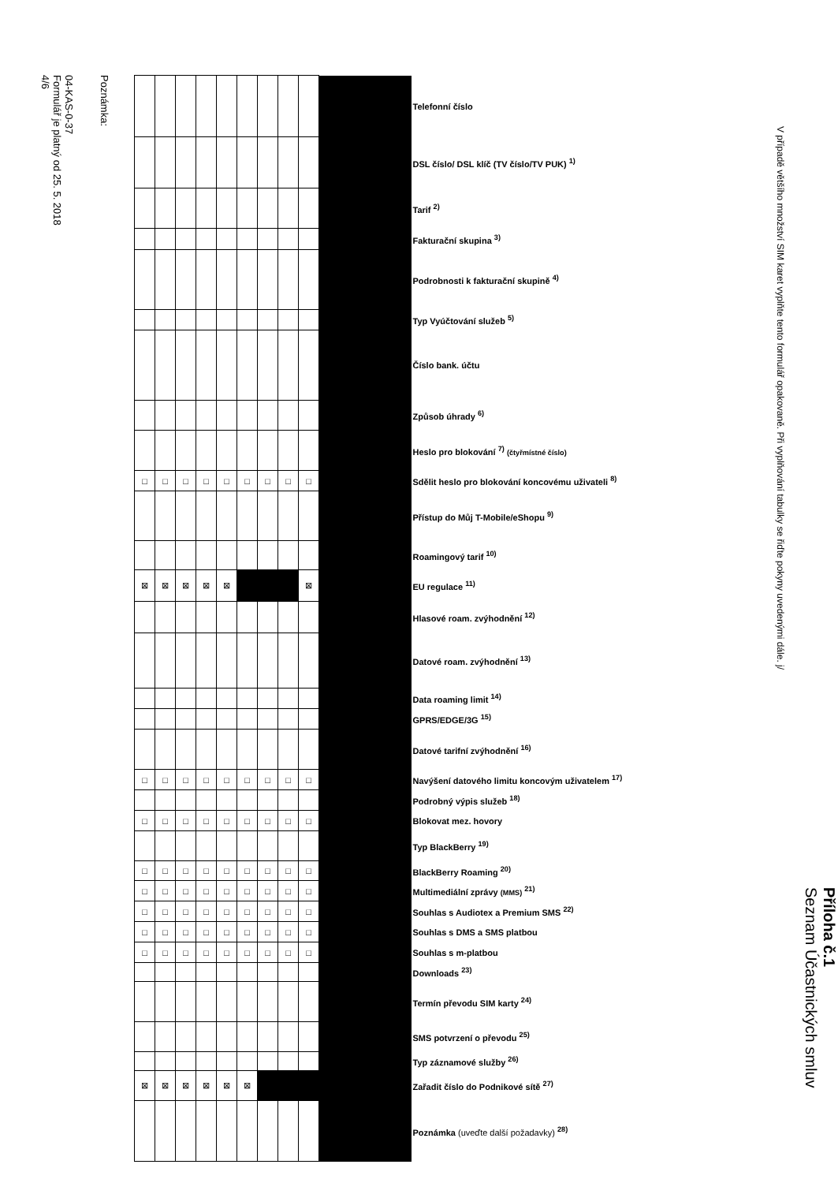Poznámka:
04-KAS-0-37
Formulář je platný od 25. 5. 2018
4/6
| | | | | | | | | | | Telefonní číslo |
| | | | | | | | | | | DSL číslo/ DSL klíč (TV číslo/TV PUK) <sup>1)</sup> |
| | | | | | | | | | | Tarif <sup>2)</sup> |
| | | | | | | | | | | Fakturační skupina <sup>3)</sup> |
| | | | | | | | | | | Podrobnosti k fakturační skupině <sup>4)</sup> |
| | | | | | | | | | | Typ Vyúčtování služeb <sup>5)</sup> |
| | | | | | | | | | | Číslo bank. účtu |
| | | | | | | | | | | Způsob úhrady <sup>6)</sup> |
| | | | | | | | | | | Heslo pro blokování <sup>7)</sup> (čtyřmístné číslo) |
| □ | □ | □ | □ | □ | □ | □ | □ | □ | | Sdělit heslo pro blokování koncovému uživateli <sup>8)</sup> |
| | | | | | | | | | | Přístup do Můj T-Mobile/eShopu <sup>9)</sup> |
| | | | | | | | | | | Roamingový tarif <sup>10)</sup> |
| ⊠ | ⊠ | ⊠ | ⊠ | ⊠ | | | | ⊠ | | EU regulace <sup>11)</sup> |
| | | | | | | | | | | Hlasové roam. zvýhodnění <sup>12)</sup> |
| | | | | | | | | | | Datové roam. zvýhodnění <sup>13)</sup> |
| | | | | | | | | | | Data roaming limit <sup>14)</sup> |
| | | | | | | | | | | GPRS/EDGE/3G <sup>15)</sup> |
| | | | | | | | | | | Datové tarifní zvýhodnění <sup>16)</sup> |
| □ | □ | □ | □ | □ | □ | □ | □ | □ | | Navýšení datového limitu koncovým uživatelem <sup>17)</sup> |
| | | | | | | | | | | Podrobný výpis služeb <sup>18)</sup> |
| □ | □ | □ | □ | □ | □ | □ | □ | □ | | Blokovat mez. hovory |
| | | | | | | | | | | Typ BlackBerry <sup>19)</sup> |
| □ | □ | □ | □ | □ | □ | □ | □ | □ | | BlackBerry Roaming <sup>20)</sup> |
| □ | □ | □ | □ | □ | □ | □ | □ | □ | | Multimediální zprávy (MMS) <sup>21)</sup> |
| □ | □ | □ | □ | □ | □ | □ | □ | □ | | Souhlas s Audiotex a Premium SMS <sup>22)</sup> |
| □ | □ | □ | □ | □ | □ | □ | □ | □ | | Souhlas s DMS a SMS platbou |
| □ | □ | □ | □ | □ | □ | □ | □ | □ | | Souhlas s m-platbou |
| | | | | | | | | | | Downloads <sup>23)</sup> |
| | | | | | | | | | | Termín převodu SIM karty <sup>24)</sup> |
| | | | | | | | | | | SMS potvrzení o převodu <sup>25)</sup> |
| | | | | | | | | | | Typ záznamové služby <sup>26)</sup> |
| ⊠ | ⊠ | ⊠ | ⊠ | ⊠ | ⊠ | | | | | Zařadit číslo do Podnikové sítě <sup>27)</sup> |
| | | | | | | | | | | Poznámka (uveďte další požadavky) <sup>28)</sup> |
Příloha č.1
Seznam Účastnických smluv
V případě většího množství SIM karet vyplňte tento formulář opakovaně. Při vyplňování tabulky se řiďte pokyny uvedenými dále. j/